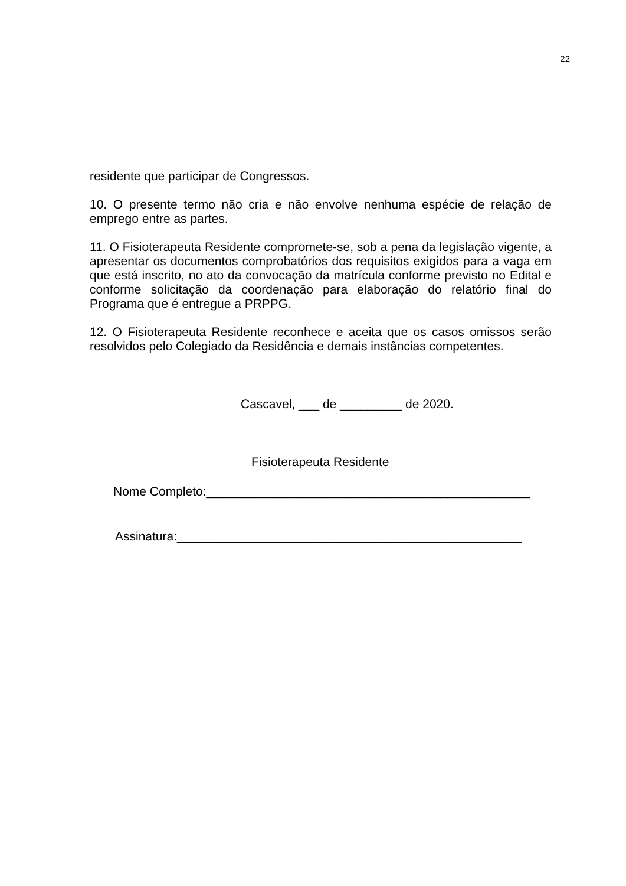22
residente que participar de Congressos.
10. O presente termo não cria e não envolve nenhuma espécie de relação de emprego entre as partes.
11. O Fisioterapeuta Residente compromete-se, sob a pena da legislação vigente, a apresentar os documentos comprobatórios dos requisitos exigidos para a vaga em que está inscrito, no ato da convocação da matrícula conforme previsto no Edital e conforme solicitação da coordenação para elaboração do relatório final do Programa que é entregue a PRPPG.
12. O Fisioterapeuta Residente reconhece e aceita que os casos omissos serão resolvidos pelo Colegiado da Residência e demais instâncias competentes.
Cascavel, ___ de _________ de 2020.
Fisioterapeuta Residente
Nome Completo:_______________________________________________
Assinatura:__________________________________________________